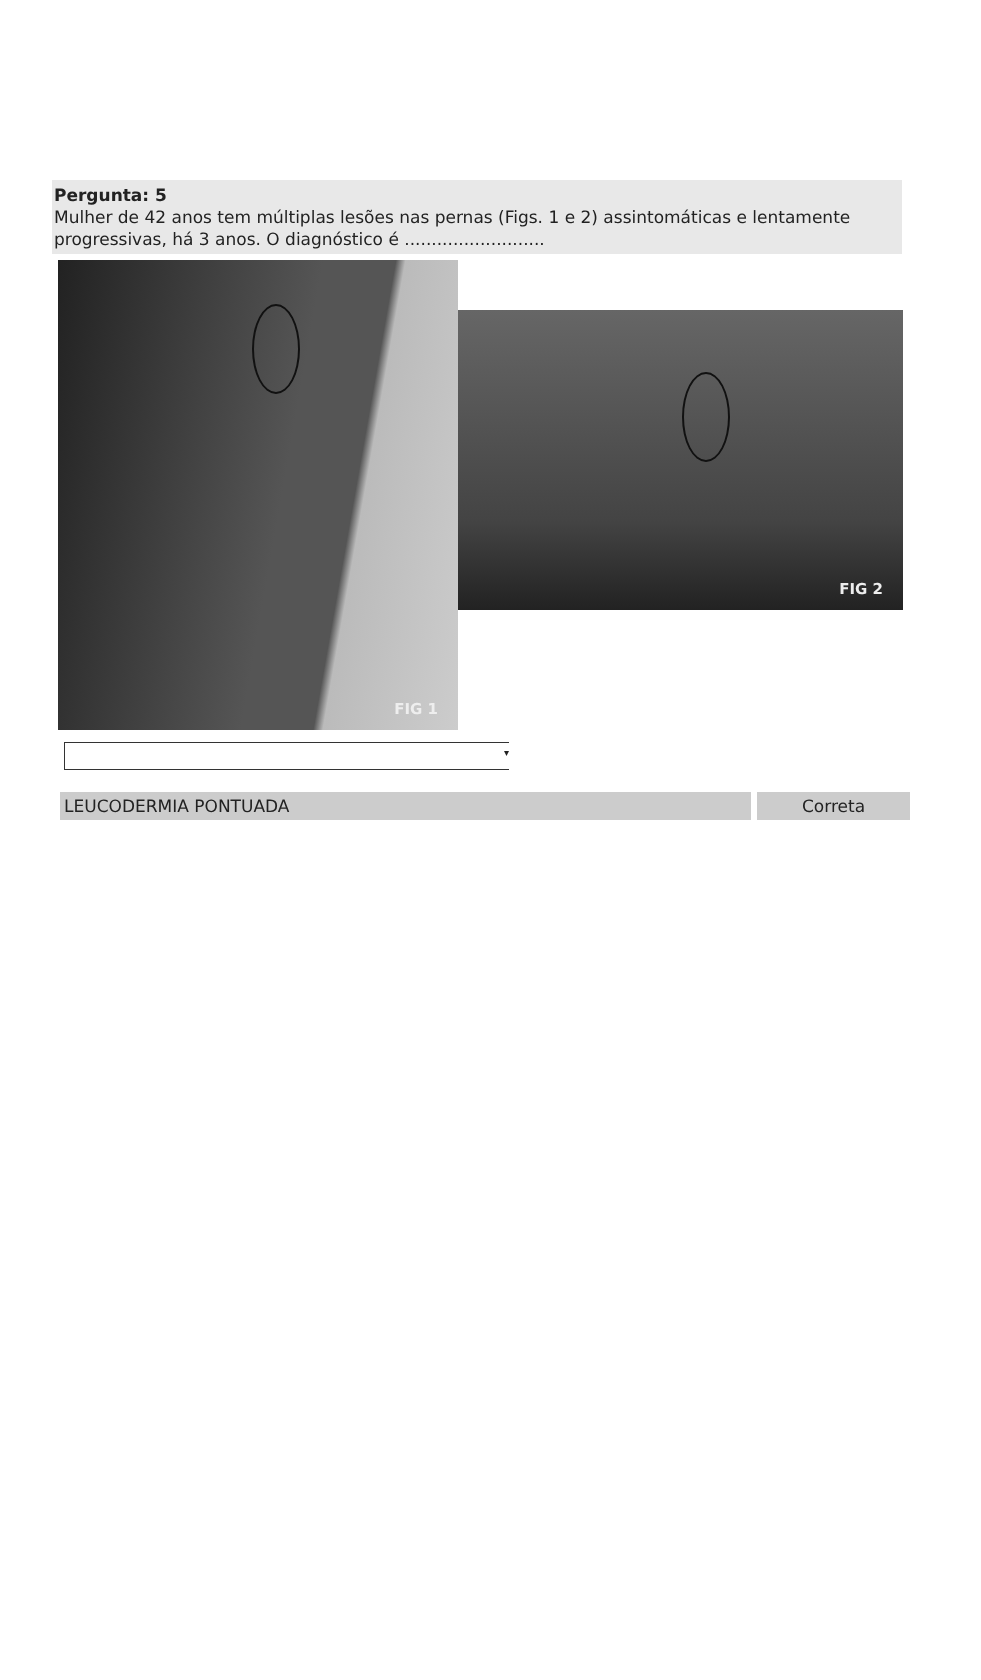Pergunta: 5
Mulher de 42 anos tem múltiplas lesões nas pernas (Figs. 1 e 2) assintomáticas e lentamente progressivas, há 3 anos. O diagnóstico é ..........................
FIG 1
FIG 2
▾
LEUCODERMIA PONTUADA Correta